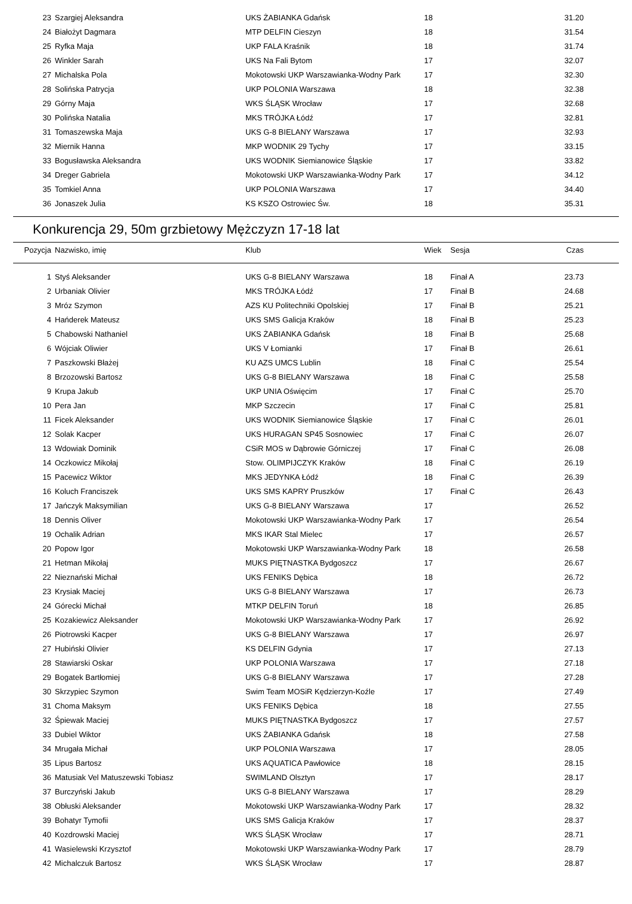| 23 | Szargiej Aleksandra | UKS ŻABIANKA Gdańsk | 18 | | 31.20 |
| 24 | Białożyt Dagmara | MTP DELFIN Cieszyn | 18 | | 31.54 |
| 25 | Ryfka Maja | UKP FALA Kraśnik | 18 | | 31.74 |
| 26 | Winkler Sarah | UKS Na Fali Bytom | 17 | | 32.07 |
| 27 | Michalska Pola | Mokotowski UKP Warszawianka-Wodny Park | 17 | | 32.30 |
| 28 | Solińska Patrycja | UKP POLONIA Warszawa | 18 | | 32.38 |
| 29 | Górny Maja | WKS ŚLĄSK Wrocław | 17 | | 32.68 |
| 30 | Polińska Natalia | MKS TRÓJKA Łódź | 17 | | 32.81 |
| 31 | Tomaszewska Maja | UKS G-8 BIELANY Warszawa | 17 | | 32.93 |
| 32 | Miernik Hanna | MKP WODNIK 29 Tychy | 17 | | 33.15 |
| 33 | Bogusławska Aleksandra | UKS WODNIK Siemianowice Śląskie | 17 | | 33.82 |
| 34 | Dreger Gabriela | Mokotowski UKP Warszawianka-Wodny Park | 17 | | 34.12 |
| 35 | Tomkiel Anna | UKP POLONIA Warszawa | 17 | | 34.40 |
| 36 | Jonaszek Julia | KS KSZO Ostrowiec Św. | 18 | | 35.31 |
Konkurencja 29, 50m grzbietowy Mężczyzn 17-18 lat
| Pozycja | Nazwisko, imię | Klub | Wiek | Sesja | Czas |
| --- | --- | --- | --- | --- | --- |
| 1 | Styś Aleksander | UKS G-8 BIELANY Warszawa | 18 | Finał A | 23.73 |
| 2 | Urbaniak Olivier | MKS TRÓJKA Łódź | 17 | Finał B | 24.68 |
| 3 | Mróz Szymon | AZS KU Politechniki Opolskiej | 17 | Finał B | 25.21 |
| 4 | Hańderek Mateusz | UKS SMS Galicja Kraków | 18 | Finał B | 25.23 |
| 5 | Chabowski Nathaniel | UKS ŻABIANKA Gdańsk | 18 | Finał B | 25.68 |
| 6 | Wójciak Oliwier | UKS V Łomianki | 17 | Finał B | 26.61 |
| 7 | Paszkowski Błażej | KU AZS UMCS Lublin | 18 | Finał C | 25.54 |
| 8 | Brzozowski Bartosz | UKS G-8 BIELANY Warszawa | 18 | Finał C | 25.58 |
| 9 | Krupa Jakub | UKP UNIA Oświęcim | 17 | Finał C | 25.70 |
| 10 | Pera Jan | MKP Szczecin | 17 | Finał C | 25.81 |
| 11 | Ficek Aleksander | UKS WODNIK Siemianowice Śląskie | 17 | Finał C | 26.01 |
| 12 | Solak Kacper | UKS HURAGAN SP45 Sosnowiec | 17 | Finał C | 26.07 |
| 13 | Wdowiak Dominik | CSiR MOS w Dąbrowie Górniczej | 17 | Finał C | 26.08 |
| 14 | Oczkowicz Mikołaj | Stow. OLIMPIJCZYK Kraków | 18 | Finał C | 26.19 |
| 15 | Pacewicz Wiktor | MKS JEDYNKA Łódź | 18 | Finał C | 26.39 |
| 16 | Koluch Franciszek | UKS SMS KAPRY Pruszków | 17 | Finał C | 26.43 |
| 17 | Jańczyk Maksymilian | UKS G-8 BIELANY Warszawa | 17 | | 26.52 |
| 18 | Dennis Oliver | Mokotowski UKP Warszawianka-Wodny Park | 17 | | 26.54 |
| 19 | Ochalik Adrian | MKS IKAR Stal Mielec | 17 | | 26.57 |
| 20 | Popow Igor | Mokotowski UKP Warszawianka-Wodny Park | 18 | | 26.58 |
| 21 | Hetman Mikołaj | MUKS PIĘTNASTKA Bydgoszcz | 17 | | 26.67 |
| 22 | Nieznański Michał | UKS FENIKS Dębica | 18 | | 26.72 |
| 23 | Krysiak Maciej | UKS G-8 BIELANY Warszawa | 17 | | 26.73 |
| 24 | Górecki Michał | MTKP DELFIN Toruń | 18 | | 26.85 |
| 25 | Kozakiewicz Aleksander | Mokotowski UKP Warszawianka-Wodny Park | 17 | | 26.92 |
| 26 | Piotrowski Kacper | UKS G-8 BIELANY Warszawa | 17 | | 26.97 |
| 27 | Hubiński Olivier | KS DELFIN Gdynia | 17 | | 27.13 |
| 28 | Stawiarski Oskar | UKP POLONIA Warszawa | 17 | | 27.18 |
| 29 | Bogatek Bartłomiej | UKS G-8 BIELANY Warszawa | 17 | | 27.28 |
| 30 | Skrzypiec Szymon | Swim Team MOSiR Kędzierzyn-Koźle | 17 | | 27.49 |
| 31 | Choma Maksym | UKS FENIKS Dębica | 18 | | 27.55 |
| 32 | Śpiewak Maciej | MUKS PIĘTNASTKA Bydgoszcz | 17 | | 27.57 |
| 33 | Dubiel Wiktor | UKS ŻABIANKA Gdańsk | 18 | | 27.58 |
| 34 | Mrugała Michał | UKP POLONIA Warszawa | 17 | | 28.05 |
| 35 | Lipus Bartosz | UKS AQUATICA Pawłowice | 18 | | 28.15 |
| 36 | Matusiak Vel Matuszewski Tobiasz | SWIMLAND Olsztyn | 17 | | 28.17 |
| 37 | Burczyński Jakub | UKS G-8 BIELANY Warszawa | 17 | | 28.29 |
| 38 | Obłuski Aleksander | Mokotowski UKP Warszawianka-Wodny Park | 17 | | 28.32 |
| 39 | Bohatyr Tymofii | UKS SMS Galicja Kraków | 17 | | 28.37 |
| 40 | Kozdrowski Maciej | WKS ŚLĄSK Wrocław | 17 | | 28.71 |
| 41 | Wasielewski Krzysztof | Mokotowski UKP Warszawianka-Wodny Park | 17 | | 28.79 |
| 42 | Michalczuk Bartosz | WKS ŚLĄSK Wrocław | 17 | | 28.87 |